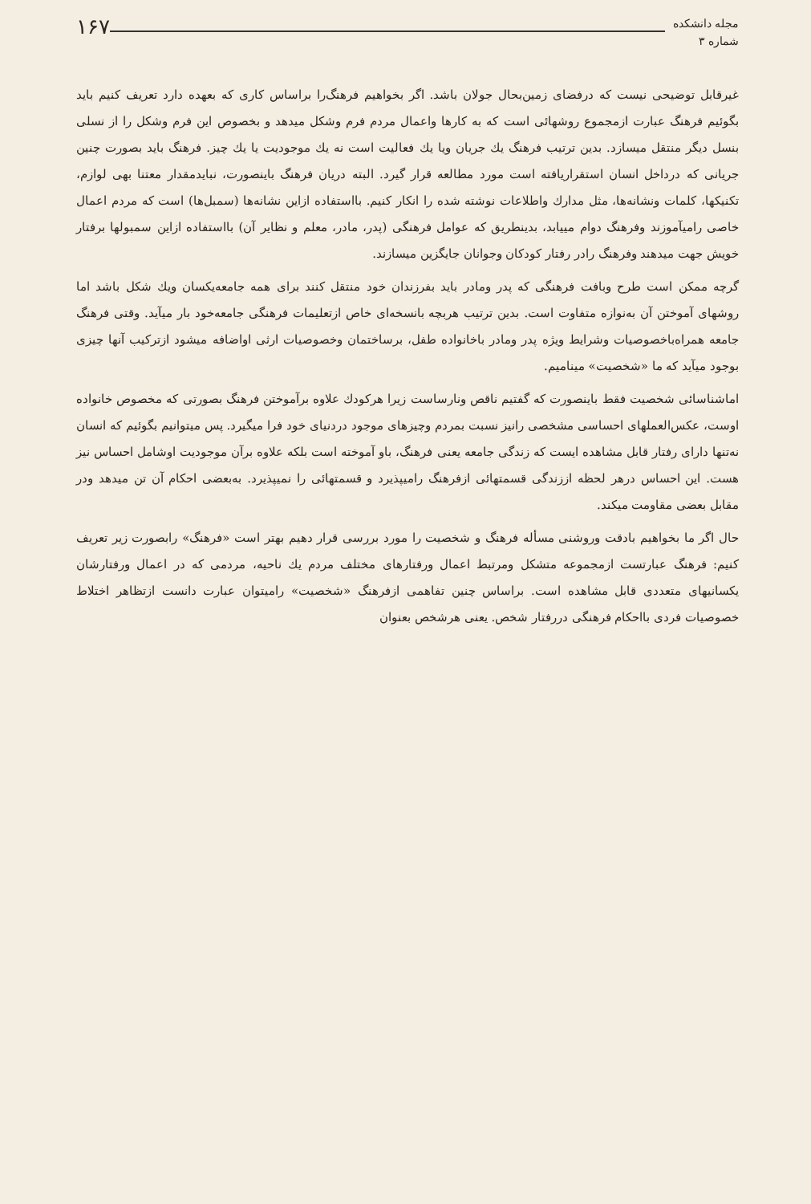مجله دانشکده
شماره ۳
۱۶۷
غیرقابل توضیحی نیست که درفضای زمین‌بحال جولان باشد. اگر بخواهیم فرهنگ‌را براساس کاری که بعهده دارد تعریف کنیم باید بگوئیم فرهنگ عبارت ازمجموع روشهائی است که به کارها واعمال مردم فرم وشکل میدهد و بخصوص این فرم وشکل را از نسلی بنسل دیگر منتقل میسازد. بدین ترتیب فرهنگ یك جریان ویا یك فعالیت است نه یك موجودیت یا یك چیز. فرهنگ باید بصورت چنین جریانی که درداخل انسان استقراریافته است مورد مطالعه قرار گیرد. البته دریان فرهنگ باینصورت، نبایدمقدار معتنا بهی لوازم، تکنیکها، کلمات ونشانه‌ها، مثل مدارك واطلاعات نوشته شده را انکار کنیم. بااستفاده ازاین نشانه‌ها (سمبل‌ها) است که مردم اعمال خاصی رامیآموزند وفرهنگ دوام مییابد، بدینطریق که عوامل فرهنگی (پدر، مادر، معلم و نظایر آن) بااستفاده ازاین سمبولها برفتار خویش جهت میدهند وفرهنگ رادر رفتار کودکان وجوانان جایگزین میسازند.
گرچه ممکن است طرح وبافت فرهنگی که پدر ومادر باید بفرزندان خود منتقل کنند برای همه جامعه‌یکسان ویك شکل باشد اما روشهای آموختن آن به‌نوازه متفاوت است. بدین ترتیب هربچه بانسخه‌ای خاص ازتعلیمات فرهنگی جامعه‌خود بار میآید. وقتی فرهنگ جامعه همراه‌باخصوصیات وشرایط ویژه پدر ومادر باخانواده طفل، برساختمان وخصوصیات ارثی اواضافه میشود ازترکیب آنها چیزی بوجود میآید که ما «شخصیت» مینامیم.
اماشناسائی شخصیت فقط باینصورت که گفتیم ناقص ونارساست زیرا هرکودك علاوه برآموختن فرهنگ بصورتی که مخصوص خانواده اوست، عکس‌العملهای احساسی مشخصی رانیز نسبت بمردم وچیزهای موجود دردنیای خود فرا میگیرد. پس میتوانیم بگوئیم که انسان نه‌تنها دارای رفتار قابل مشاهده ایست که زندگی جامعه یعنی فرهنگ، باو آموخته است بلکه علاوه برآن موجودیت اوشامل احساس نیز هست. این احساس درهر لحظه اززندگی قسمتهائی ازفرهنگ رامیپذیرد و قسمتهائی را نمیپذیرد. به‌بعضی احکام آن تن میدهد ودر مقابل بعضی مقاومت میکند.
حال اگر ما بخواهیم بادقت وروشنی مسأله فرهنگ و شخصیت را مورد بررسی قرار دهیم بهتر است «فرهنگ» رابصورت زیر تعریف کنیم: فرهنگ عبارتست ازمجموعه متشکل ومرتبط اعمال ورفتارهای مختلف مردم یك ناحیه، مردمی که در اعمال ورفتارشان یکسانیهای متعددی قابل مشاهده است. براساس چنین تفاهمی ازفرهنگ «شخصیت» رامیتوان عبارت دانست ازتظاهر اختلاط خصوصیات فردی بااحکام فرهنگی دررفتار شخص. یعنی هرشخص بعنوان